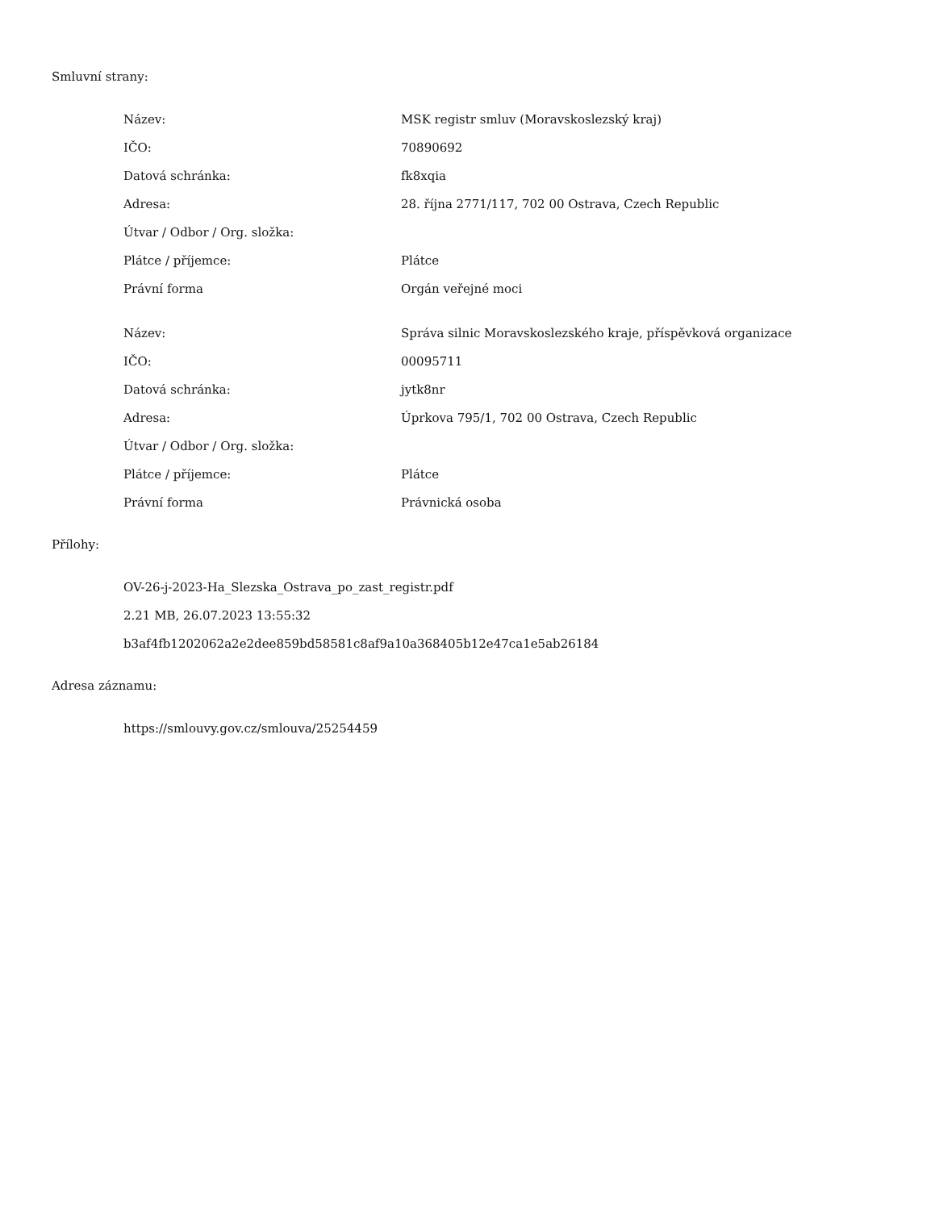Smluvní strany:
| Název: | MSK registr smluv (Moravskoslezský kraj) |
| IČO: | 70890692 |
| Datová schránka: | fk8xqia |
| Adresa: | 28. října 2771/117, 702 00 Ostrava, Czech Republic |
| Útvar / Odbor / Org. složka: | |
| Plátce / příjemce: | Plátce |
| Právní forma | Orgán veřejné moci |
| Název: | Správa silnic Moravskoslezského kraje, příspěvková organizace |
| IČO: | 00095711 |
| Datová schránka: | jytk8nr |
| Adresa: | Úprkova 795/1, 702 00 Ostrava, Czech Republic |
| Útvar / Odbor / Org. složka: | |
| Plátce / příjemce: | Plátce |
| Právní forma | Právnická osoba |
Přílohy:
| OV-26-j-2023-Ha_Slezska_Ostrava_po_zast_registr.pdf |
| 2.21 MB, 26.07.2023 13:55:32 |
| b3af4fb1202062a2e2dee859bd58581c8af9a10a368405b12e47ca1e5ab26184 |
Adresa záznamu:
| https://smlouvy.gov.cz/smlouva/25254459 |